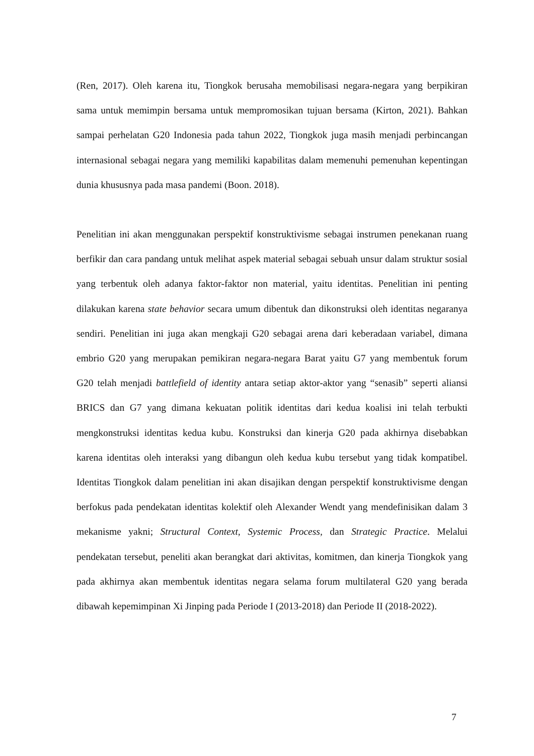(Ren, 2017). Oleh karena itu, Tiongkok berusaha memobilisasi negara-negara yang berpikiran sama untuk memimpin bersama untuk mempromosikan tujuan bersama (Kirton, 2021). Bahkan sampai perhelatan G20 Indonesia pada tahun 2022, Tiongkok juga masih menjadi perbincangan internasional sebagai negara yang memiliki kapabilitas dalam memenuhi pemenuhan kepentingan dunia khususnya pada masa pandemi (Boon. 2018).
Penelitian ini akan menggunakan perspektif konstruktivisme sebagai instrumen penekanan ruang berfikir dan cara pandang untuk melihat aspek material sebagai sebuah unsur dalam struktur sosial yang terbentuk oleh adanya faktor-faktor non material, yaitu identitas. Penelitian ini penting dilakukan karena state behavior secara umum dibentuk dan dikonstruksi oleh identitas negaranya sendiri. Penelitian ini juga akan mengkaji G20 sebagai arena dari keberadaan variabel, dimana embrio G20 yang merupakan pemikiran negara-negara Barat yaitu G7 yang membentuk forum G20 telah menjadi battlefield of identity antara setiap aktor-aktor yang “senasib” seperti aliansi BRICS dan G7 yang dimana kekuatan politik identitas dari kedua koalisi ini telah terbukti mengkonstruksi identitas kedua kubu. Konstruksi dan kinerja G20 pada akhirnya disebabkan karena identitas oleh interaksi yang dibangun oleh kedua kubu tersebut yang tidak kompatibel. Identitas Tiongkok dalam penelitian ini akan disajikan dengan perspektif konstruktivisme dengan berfokus pada pendekatan identitas kolektif oleh Alexander Wendt yang mendefinisikan dalam 3 mekanisme yakni; Structural Context, Systemic Process, dan Strategic Practice. Melalui pendekatan tersebut, peneliti akan berangkat dari aktivitas, komitmen, dan kinerja Tiongkok yang pada akhirnya akan membentuk identitas negara selama forum multilateral G20 yang berada dibawah kepemimpinan Xi Jinping pada Periode I (2013-2018) dan Periode II (2018-2022).
7